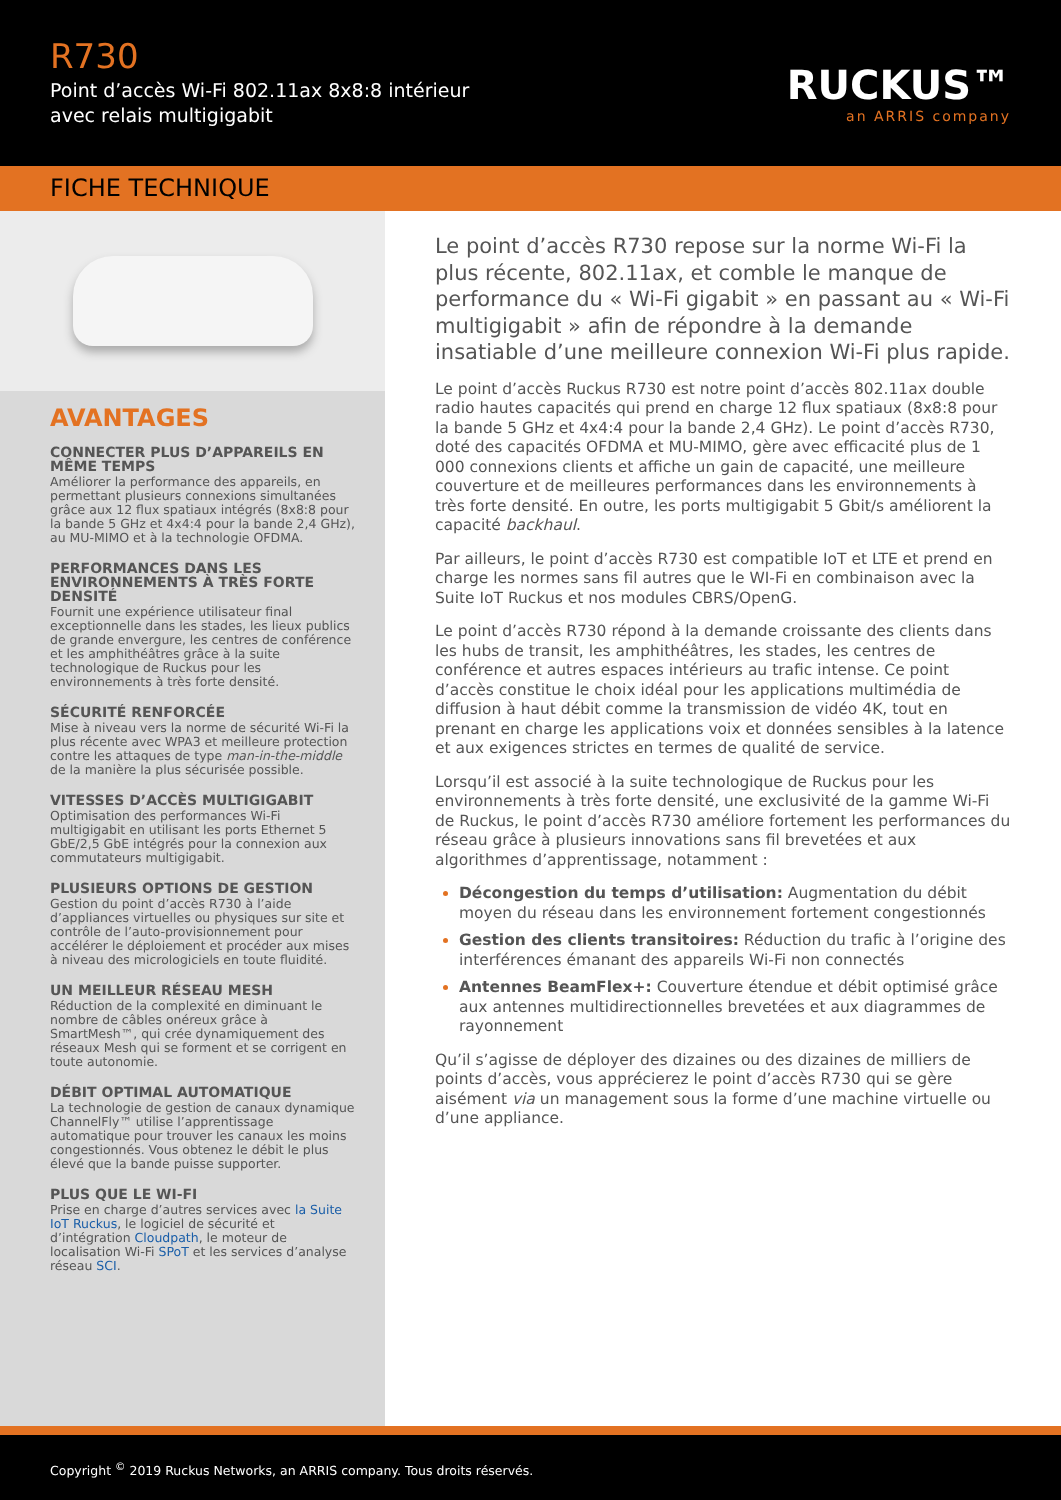R730
Point d’accès Wi-Fi 802.11ax 8x8:8 intérieur
avec relais multigigabit
RUCKUS™
an ARRIS company
FICHE TECHNIQUE
AVANTAGES
CONNECTER PLUS D’APPAREILS EN MÊME TEMPS
Améliorer la performance des appareils, en permettant plusieurs connexions simultanées grâce aux 12 flux spatiaux intégrés (8x8:8 pour la bande 5 GHz et 4x4:4 pour la bande 2,4 GHz), au MU-MIMO et à la technologie OFDMA.
PERFORMANCES DANS LES ENVIRONNEMENTS À TRÈS FORTE DENSITÉ
Fournit une expérience utilisateur final exceptionnelle dans les stades, les lieux publics de grande envergure, les centres de conférence et les amphithéâtres grâce à la suite technologique de Ruckus pour les environnements à très forte densité.
SÉCURITÉ RENFORCÉE
Mise à niveau vers la norme de sécurité Wi-Fi la plus récente avec WPA3 et meilleure protection contre les attaques de type man-in-the-middle de la manière la plus sécurisée possible.
VITESSES D’ACCÈS MULTIGIGABIT
Optimisation des performances Wi-Fi multigigabit en utilisant les ports Ethernet 5 GbE/2,5 GbE intégrés pour la connexion aux commutateurs multigigabit.
PLUSIEURS OPTIONS DE GESTION
Gestion du point d’accès R730 à l’aide d’appliances virtuelles ou physiques sur site et contrôle de l’auto-provisionnement pour accélérer le déploiement et procéder aux mises à niveau des micrologiciels en toute fluidité.
UN MEILLEUR RÉSEAU MESH
Réduction de la complexité en diminuant le nombre de câbles onéreux grâce à SmartMesh™, qui crée dynamiquement des réseaux Mesh qui se forment et se corrigent en toute autonomie.
DÉBIT OPTIMAL AUTOMATIQUE
La technologie de gestion de canaux dynamique ChannelFly™ utilise l’apprentissage automatique pour trouver les canaux les moins congestionnés. Vous obtenez le débit le plus élevé que la bande puisse supporter.
PLUS QUE LE WI-FI
Prise en charge d’autres services avec la Suite IoT Ruckus, le logiciel de sécurité et d’intégration Cloudpath, le moteur de localisation Wi-Fi SPoT et les services d’analyse réseau SCI.
Le point d’accès R730 repose sur la norme Wi-Fi la plus récente, 802.11ax, et comble le manque de performance du « Wi-Fi gigabit » en passant au « Wi-Fi multigigabit » afin de répondre à la demande insatiable d’une meilleure connexion Wi-Fi plus rapide.
Le point d’accès Ruckus R730 est notre point d’accès 802.11ax double radio hautes capacités qui prend en charge 12 flux spatiaux (8x8:8 pour la bande 5 GHz et 4x4:4 pour la bande 2,4 GHz). Le point d’accès R730, doté des capacités OFDMA et MU-MIMO, gère avec efficacité plus de 1 000 connexions clients et affiche un gain de capacité, une meilleure couverture et de meilleures performances dans les environnements à très forte densité. En outre, les ports multigigabit 5 Gbit/s améliorent la capacité backhaul.
Par ailleurs, le point d’accès R730 est compatible IoT et LTE et prend en charge les normes sans fil autres que le WI-Fi en combinaison avec la Suite IoT Ruckus et nos modules CBRS/OpenG.
Le point d’accès R730 répond à la demande croissante des clients dans les hubs de transit, les amphithéâtres, les stades, les centres de conférence et autres espaces intérieurs au trafic intense. Ce point d’accès constitue le choix idéal pour les applications multimédia de diffusion à haut débit comme la transmission de vidéo 4K, tout en prenant en charge les applications voix et données sensibles à la latence et aux exigences strictes en termes de qualité de service.
Lorsqu’il est associé à la suite technologique de Ruckus pour les environnements à très forte densité, une exclusivité de la gamme Wi-Fi de Ruckus, le point d’accès R730 améliore fortement les performances du réseau grâce à plusieurs innovations sans fil brevetées et aux algorithmes d’apprentissage, notamment :
Décongestion du temps d’utilisation: Augmentation du débit moyen du réseau dans les environnement fortement congestionnés
Gestion des clients transitoires: Réduction du trafic à l’origine des interférences émanant des appareils Wi-Fi non connectés
Antennes BeamFlex+: Couverture étendue et débit optimisé grâce aux antennes multidirectionnelles brevetées et aux diagrammes de rayonnement
Qu’il s’agisse de déployer des dizaines ou des dizaines de milliers de points d’accès, vous apprécierez le point d’accès R730 qui se gère aisément via un management sous la forme d’une machine virtuelle ou d’une appliance.
Copyright <sup>©</sup> 2019 Ruckus Networks, an ARRIS company. Tous droits réservés.